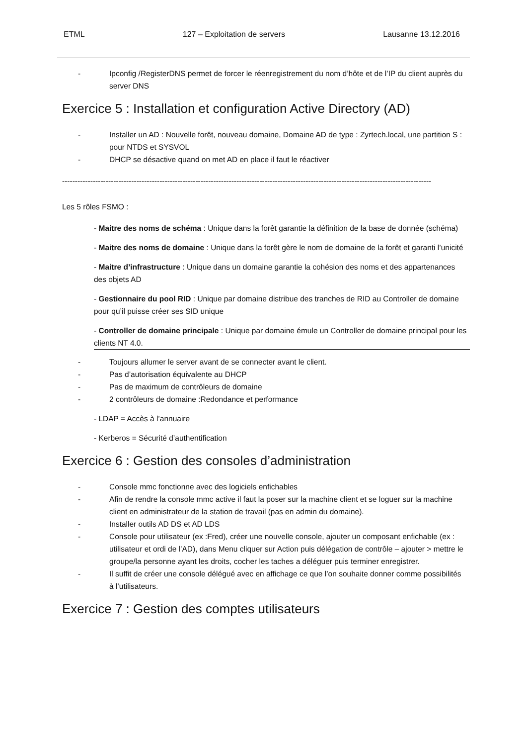ETML 127 – Exploitation de servers Lausanne 13.12.2016
- Ipconfig /RegisterDNS permet de forcer le réenregistrement du nom d’hôte et de l’IP du client auprès du server DNS
Exercice 5 : Installation et configuration Active Directory (AD)
- Installer un AD : Nouvelle forêt, nouveau domaine, Domaine AD de type : Zyrtech.local, une partition S : pour NTDS et SYSVOL
- DHCP se désactive quand on met AD en place il faut le réactiver
------------------------------------------------------------------------------------------------------------------------------------------------
Les 5 rôles FSMO :
- Maitre des noms de schéma : Unique dans la forêt garantie la définition de la base de donnée (schéma)
- Maitre des noms de domaine : Unique dans la forêt gère le nom de domaine de la forêt et garanti l’unicité
- Maitre d’infrastructure : Unique dans un domaine garantie la cohésion des noms et des appartenances des objets AD
- Gestionnaire du pool RID : Unique par domaine distribue des tranches de RID au Controller de domaine pour qu’il puisse créer ses SID unique
- Controller de domaine principale : Unique par domaine émule un Controller de domaine principal pour les clients NT 4.0.
- Toujours allumer le server avant de se connecter avant le client.
- Pas d’autorisation équivalente au DHCP
- Pas de maximum de contrôleurs de domaine
- 2 contrôleurs de domaine :Redondance et performance
- LDAP = Accès à l’annuaire
- Kerberos = Sécurité d’authentification
Exercice 6 : Gestion des consoles d’administration
- Console mmc fonctionne avec des logiciels enfichables
- Afin de rendre la console mmc active il faut la poser sur la machine client et se loguer sur la machine client en administrateur de la station de travail (pas en admin du domaine).
- Installer outils AD DS et AD LDS
- Console pour utilisateur (ex :Fred), créer une nouvelle console, ajouter un composant enfichable (ex : utilisateur et ordi de l’AD), dans Menu cliquer sur Action puis délégation de contrôle – ajouter > mettre le groupe/la personne ayant les droits, cocher les taches a déléguer puis terminer enregistrer.
- Il suffit de créer une console délégué avec en affichage ce que l’on souhaite donner comme possibilités à l’utilisateurs.
Exercice 7 : Gestion des comptes utilisateurs